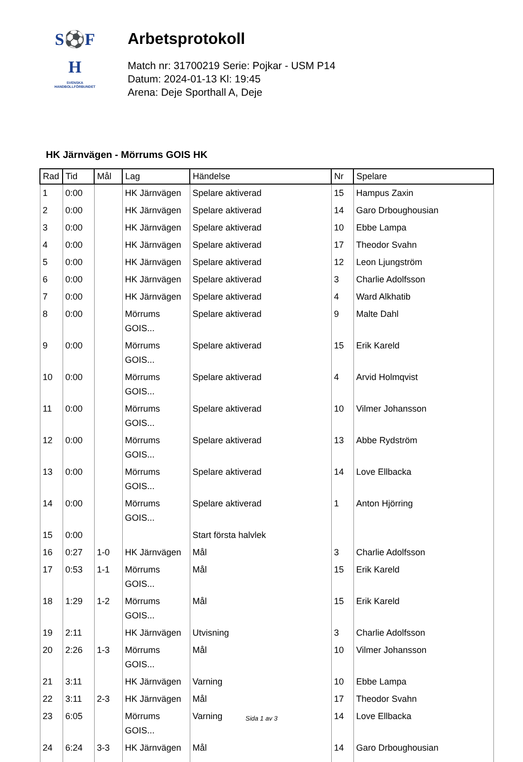S⚽F
H
SVENSKA
HANDBOLLFÖRBUNDET
Arbetsprotokoll
Match nr: 31700219 Serie: Pojkar - USM P14
Datum: 2024-01-13 Kl: 19:45
Arena: Deje Sporthall A, Deje
HK Järnvägen - Mörrums GOIS HK
| Rad | Tid | Mål | Lag | Händelse | Nr | Spelare |
| --- | --- | --- | --- | --- | --- | --- |
| 1 | 0:00 | | HK Järnvägen | Spelare aktiverad | 15 | Hampus Zaxin |
| 2 | 0:00 | | HK Järnvägen | Spelare aktiverad | 14 | Garo Drboughousian |
| 3 | 0:00 | | HK Järnvägen | Spelare aktiverad | 10 | Ebbe Lampa |
| 4 | 0:00 | | HK Järnvägen | Spelare aktiverad | 17 | Theodor Svahn |
| 5 | 0:00 | | HK Järnvägen | Spelare aktiverad | 12 | Leon Ljungström |
| 6 | 0:00 | | HK Järnvägen | Spelare aktiverad | 3 | Charlie Adolfsson |
| 7 | 0:00 | | HK Järnvägen | Spelare aktiverad | 4 | Ward Alkhatib |
| 8 | 0:00 | | Mörrums GOIS... | Spelare aktiverad | 9 | Malte Dahl |
| 9 | 0:00 | | Mörrums GOIS... | Spelare aktiverad | 15 | Erik Kareld |
| 10 | 0:00 | | Mörrums GOIS... | Spelare aktiverad | 4 | Arvid Holmqvist |
| 11 | 0:00 | | Mörrums GOIS... | Spelare aktiverad | 10 | Vilmer Johansson |
| 12 | 0:00 | | Mörrums GOIS... | Spelare aktiverad | 13 | Abbe Rydström |
| 13 | 0:00 | | Mörrums GOIS... | Spelare aktiverad | 14 | Love Ellbacka |
| 14 | 0:00 | | Mörrums GOIS... | Spelare aktiverad | 1 | Anton Hjörring |
| 15 | 0:00 | | | Start första halvlek | | |
| 16 | 0:27 | 1-0 | HK Järnvägen | Mål | 3 | Charlie Adolfsson |
| 17 | 0:53 | 1-1 | Mörrums GOIS... | Mål | 15 | Erik Kareld |
| 18 | 1:29 | 1-2 | Mörrums GOIS... | Mål | 15 | Erik Kareld |
| 19 | 2:11 | | HK Järnvägen | Utvisning | 3 | Charlie Adolfsson |
| 20 | 2:26 | 1-3 | Mörrums GOIS... | Mål | 10 | Vilmer Johansson |
| 21 | 3:11 | | HK Järnvägen | Varning | 10 | Ebbe Lampa |
| 22 | 3:11 | 2-3 | HK Järnvägen | Mål | 17 | Theodor Svahn |
| 23 | 6:05 | | Mörrums GOIS... | Varning | 14 | Love Ellbacka |
| 24 | 6:24 | 3-3 | HK Järnvägen | Mål | 14 | Garo Drboughousian |
Sida 1 av 3